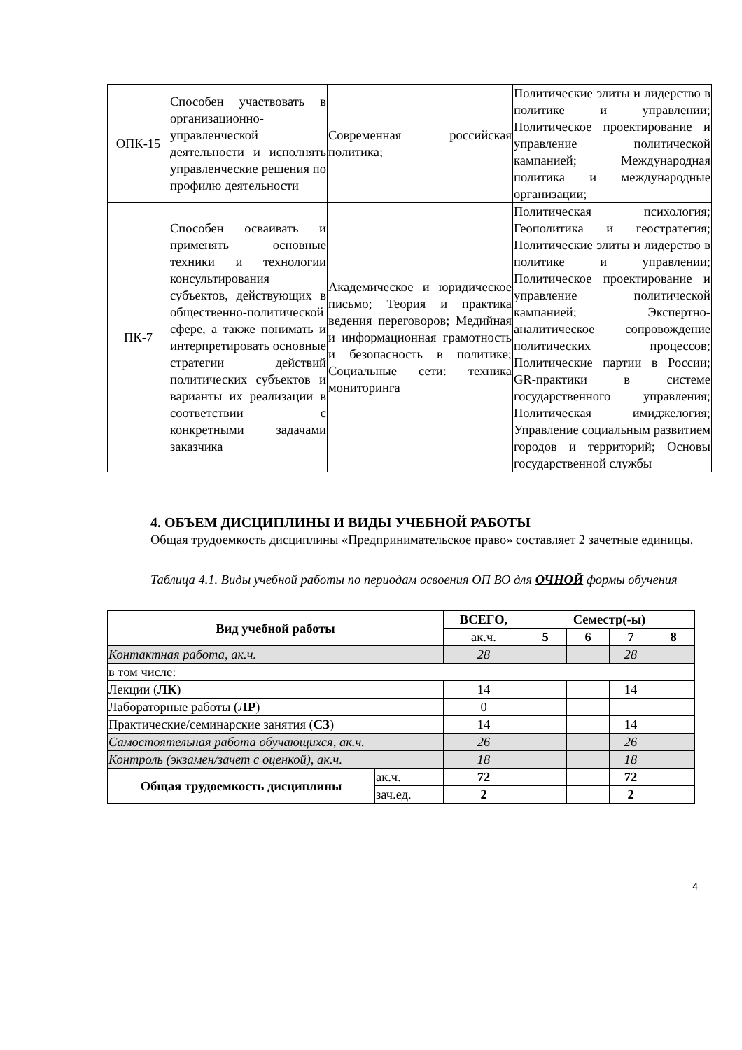| ОПК-15 | Способен участвовать в организационно-управленческой деятельности и исполнять управленческие решения по профилю деятельности | Современная российская политика; | Политические элиты и лидерство в политике и управлении; Политическое проектирование и управление политической кампанией; Международная политика и международные организации; |
| ПК-7 | Способен осваивать и применять основные техники и технологии консультирования субъектов, действующих в общественно-политической сфере, а также понимать и интерпретировать основные стратегии действий политических субъектов и варианты их реализации в соответствии с конкретными задачами заказчика | Академическое и юридическое письмо; Теория и практика ведения переговоров; Медийная и информационная грамотность и безопасность в политике; Социальные сети: техника мониторинга | Политическая психология; Геополитика и геостратегия; Политические элиты и лидерство в политике и управлении; Политическое проектирование и управление политической кампанией; Экспертно-аналитическое сопровождение политических процессов; Политические партии в России; GR-практики в системе государственного управления; Политическая имиджелогия; Управление социальным развитием городов и территорий; Основы государственной службы |
4. ОБЪЕМ ДИСЦИПЛИНЫ И ВИДЫ УЧЕБНОЙ РАБОТЫ
Общая трудоемкость дисциплины «Предпринимательское право» составляет 2 зачетные единицы.
Таблица 4.1. Виды учебной работы по периодам освоения ОП ВО для ОЧНОЙ формы обучения
| Вид учебной работы | | ВСЕГО, | Семестр(-ы) | | | |
| --- | --- | --- | --- | --- | --- | --- |
| | | ак.ч. | 5 | 6 | 7 | 8 |
| Контактная работа, ак.ч. | | 28 | | | 28 | |
| в том числе: | | | | | | |
| Лекции ( ЛК ) | | 14 | | | 14 | |
| Лабораторные работы ( ЛР ) | | 0 | | | | |
| Практические/семинарские занятия ( СЗ ) | | 14 | | | 14 | |
| Самостоятельная работа обучающихся, ак.ч. | | 26 | | | 26 | |
| Контроль (экзамен/зачет с оценкой), ак.ч. | | 18 | | | 18 | |
| Общая трудоемкость дисциплины | ак.ч. | 72 | | | 72 | |
| | зач.ед. | 2 | | | 2 | |
4